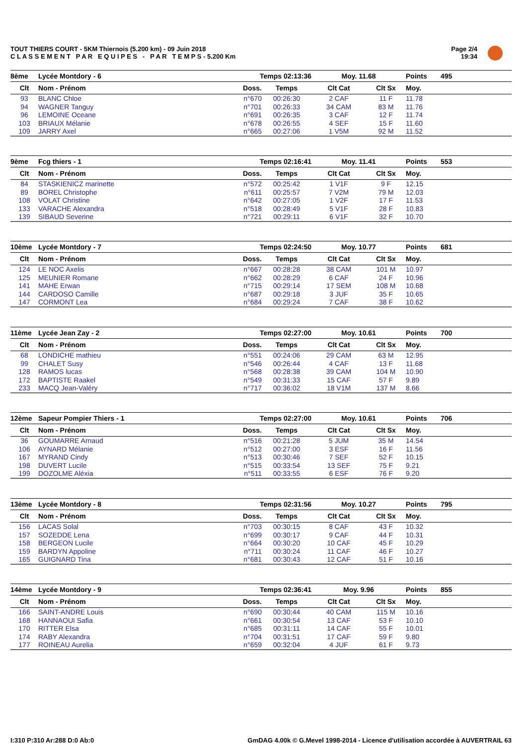TOUT THIERS COURT - 5KM Thiernois (5.200 km) - 09 Juin 2018
C L A S S E M E N T P A R E Q U I P E S - P A R T E M P S - 5.200 Km
Page 2/4
19:34
| 8ème | Lycée Montdory - 6 | Temps 02:13:36 | | Moy. 11.68 | | Points | 495 |
| Clt | Nom - Prénom | Doss. | Temps | Clt Cat | Clt Sx | Moy. | |
| 93 | BLANC Chloe | n°670 | 00:26:30 | 2 CAF | 11 F | 11.78 | |
| 94 | WAGNER Tanguy | n°701 | 00:26:33 | 34 CAM | 83 M | 11.76 | |
| 96 | LEMOINE Oceane | n°691 | 00:26:35 | 3 CAF | 12 F | 11.74 | |
| 103 | BRIAUX Mélanie | n°678 | 00:26:55 | 4 SEF | 15 F | 11.60 | |
| 109 | JARRY Axel | n°665 | 00:27:06 | 1 V5M | 92 M | 11.52 | |
| 9ème | Fcg thiers - 1 | Temps 02:16:41 | | Moy. 11.41 | | Points | 553 |
| Clt | Nom - Prénom | Doss. | Temps | Clt Cat | Clt Sx | Moy. | |
| 84 | STASKIENICZ marinette | n°572 | 00:25:42 | 1 V1F | 9 F | 12.15 | |
| 89 | BOREL Christophe | n°611 | 00:25:57 | 7 V2M | 79 M | 12.03 | |
| 108 | VOLAT Christine | n°642 | 00:27:05 | 1 V2F | 17 F | 11.53 | |
| 133 | VARACHE Alexandra | n°518 | 00:28:49 | 5 V1F | 28 F | 10.83 | |
| 139 | SIBAUD Severine | n°721 | 00:29:11 | 6 V1F | 32 F | 10.70 | |
| 10ème | Lycée Montdory - 7 | Temps 02:24:50 | | Moy. 10.77 | | Points | 681 |
| Clt | Nom - Prénom | Doss. | Temps | Clt Cat | Clt Sx | Moy. | |
| 124 | LE NOC Axelis | n°667 | 00:28:28 | 38 CAM | 101 M | 10.97 | |
| 125 | MEUNIER Romane | n°662 | 00:28:29 | 6 CAF | 24 F | 10.96 | |
| 141 | MAHE Erwan | n°715 | 00:29:14 | 17 SEM | 108 M | 10.68 | |
| 144 | CARDOSO Camille | n°687 | 00:29:18 | 3 JUF | 35 F | 10.65 | |
| 147 | CORMONT Lea | n°684 | 00:29:24 | 7 CAF | 38 F | 10.62 | |
| 11ème | Lycée Jean Zay - 2 | Temps 02:27:00 | | Moy. 10.61 | | Points | 700 |
| Clt | Nom - Prénom | Doss. | Temps | Clt Cat | Clt Sx | Moy. | |
| 68 | LONDICHE mathieu | n°551 | 00:24:06 | 29 CAM | 63 M | 12.95 | |
| 99 | CHALET Susy | n°546 | 00:26:44 | 4 CAF | 13 F | 11.68 | |
| 128 | RAMOS lucas | n°568 | 00:28:38 | 39 CAM | 104 M | 10.90 | |
| 172 | BAPTISTE Raakel | n°549 | 00:31:33 | 15 CAF | 57 F | 9.89 | |
| 233 | MACQ Jean-Valéry | n°717 | 00:36:02 | 18 V1M | 137 M | 8.66 | |
| 12ème | Sapeur Pompier Thiers - 1 | Temps 02:27:00 | | Moy. 10.61 | | Points | 706 |
| Clt | Nom - Prénom | Doss. | Temps | Clt Cat | Clt Sx | Moy. | |
| 36 | GOUMARRE Arnaud | n°516 | 00:21:28 | 5 JUM | 35 M | 14.54 | |
| 106 | AYNARD Mélanie | n°512 | 00:27:00 | 3 ESF | 16 F | 11.56 | |
| 167 | MYRAND Cindy | n°513 | 00:30:46 | 7 SEF | 52 F | 10.15 | |
| 198 | DUVERT Lucile | n°515 | 00:33:54 | 13 SEF | 75 F | 9.21 | |
| 199 | DOZOLME Aléxia | n°511 | 00:33:55 | 6 ESF | 76 F | 9.20 | |
| 13ème | Lycée Montdory - 8 | Temps 02:31:56 | | Moy. 10.27 | | Points | 795 |
| Clt | Nom - Prénom | Doss. | Temps | Clt Cat | Clt Sx | Moy. | |
| 156 | LACAS Solal | n°703 | 00:30:15 | 8 CAF | 43 F | 10.32 | |
| 157 | SOZEDDE Lena | n°699 | 00:30:17 | 9 CAF | 44 F | 10.31 | |
| 158 | BERGEON Lucile | n°664 | 00:30:20 | 10 CAF | 45 F | 10.29 | |
| 159 | BARDYN Appoline | n°711 | 00:30:24 | 11 CAF | 46 F | 10.27 | |
| 165 | GUIGNARD Tina | n°681 | 00:30:43 | 12 CAF | 51 F | 10.16 | |
| 14ème | Lycée Montdory - 9 | Temps 02:36:41 | | Moy. 9.96 | | Points | 855 |
| Clt | Nom - Prénom | Doss. | Temps | Clt Cat | Clt Sx | Moy. | |
| 166 | SAINT-ANDRE Louis | n°690 | 00:30:44 | 40 CAM | 115 M | 10.16 | |
| 168 | HANNAOUI Safia | n°661 | 00:30:54 | 13 CAF | 53 F | 10.10 | |
| 170 | RITTER Elsa | n°685 | 00:31:11 | 14 CAF | 55 F | 10.01 | |
| 174 | RABY Alexandra | n°704 | 00:31:51 | 17 CAF | 59 F | 9.80 | |
| 177 | ROINEAU Aurelia | n°659 | 00:32:04 | 4 JUF | 61 F | 9.73 | |
I:310 P:310 Ar:288 D:0 Ab:0
GmDAG 4.00k © G.Mevel 1998-2014 - Licence d'utilisation accordée à AUVERTRAIL 63